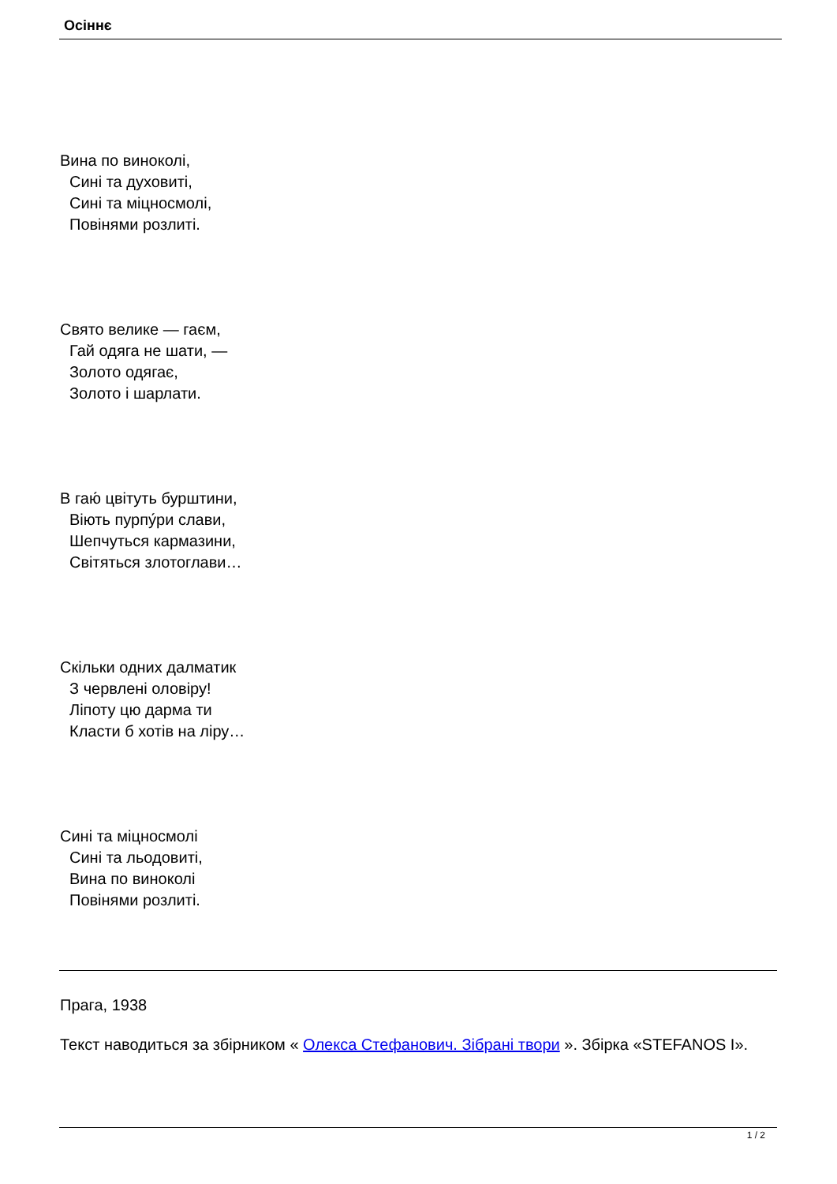Осіннє
Вина по виноколі,
Сині та духовиті,
Сині та міцносмолі,
Повінями розлиті.
Свято велике — гаєм,
Гай одяга не шати, —
Золото одягає,
Золото і шарлати.
В гаю́ цвітуть бурштини,
Віють пурпу́ри слави,
Шепчуться кармазини,
Світяться злотоглави…
Скільки одних далматик
З червлені оловіру!
Ліпоту цю дарма ти
Класти б хотів на ліру…
Сині та міцносмолі
Сині та льодовиті,
Вина по виноколі
Повінями розлиті.
Прага, 1938
Текст наводиться за збірником « Олекса Стефанович. Зібрані твори ». Збірка «STEFANOS I».
1 / 2